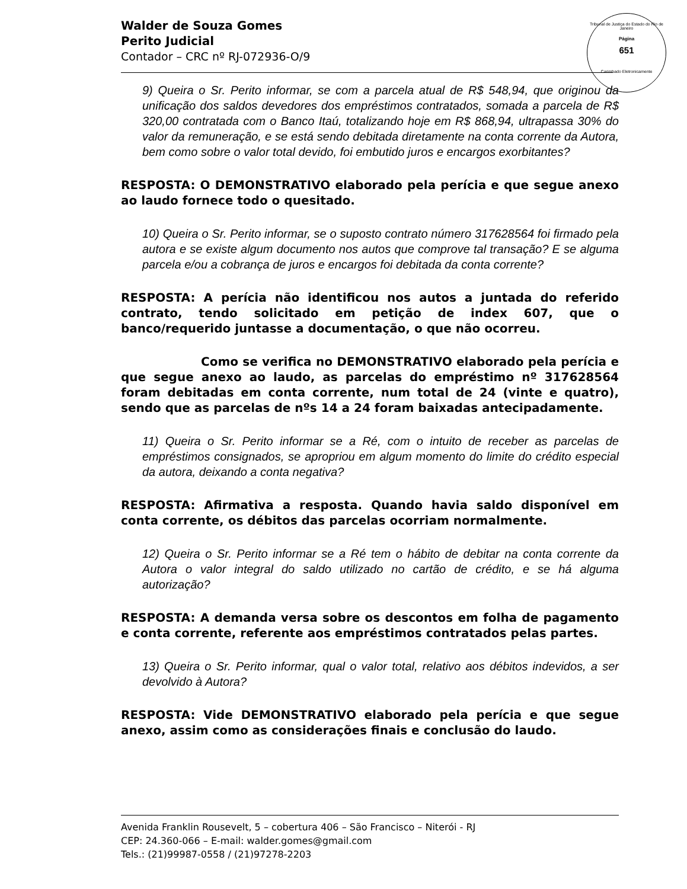Tribunal de Justiça do Estado do Rio de Janeiro
Página
651
Carimbado Eletronicamente
Walder de Souza Gomes
Perito Judicial
Contador – CRC nº RJ-072936-O/9
9) Queira o Sr. Perito informar, se com a parcela atual de R$ 548,94, que originou da unificação dos saldos devedores dos empréstimos contratados, somada a parcela de R$ 320,00 contratada com o Banco Itaú, totalizando hoje em R$ 868,94, ultrapassa 30% do valor da remuneração, e se está sendo debitada diretamente na conta corrente da Autora, bem como sobre o valor total devido, foi embutido juros e encargos exorbitantes?
RESPOSTA: O DEMONSTRATIVO elaborado pela perícia e que segue anexo ao laudo fornece todo o quesitado.
10) Queira o Sr. Perito informar, se o suposto contrato número 317628564 foi firmado pela autora e se existe algum documento nos autos que comprove tal transação? E se alguma parcela e/ou a cobrança de juros e encargos foi debitada da conta corrente?
RESPOSTA: A perícia não identificou nos autos a juntada do referido contrato, tendo solicitado em petição de index 607, que o banco/requerido juntasse a documentação, o que não ocorreu.
Como se verifica no DEMONSTRATIVO elaborado pela perícia e que segue anexo ao laudo, as parcelas do empréstimo nº 317628564 foram debitadas em conta corrente, num total de 24 (vinte e quatro), sendo que as parcelas de nºs 14 a 24 foram baixadas antecipadamente.
11) Queira o Sr. Perito informar se a Ré, com o intuito de receber as parcelas de empréstimos consignados, se apropriou em algum momento do limite do crédito especial da autora, deixando a conta negativa?
RESPOSTA: Afirmativa a resposta. Quando havia saldo disponível em conta corrente, os débitos das parcelas ocorriam normalmente.
12) Queira o Sr. Perito informar se a Ré tem o hábito de debitar na conta corrente da Autora o valor integral do saldo utilizado no cartão de crédito, e se há alguma autorização?
RESPOSTA: A demanda versa sobre os descontos em folha de pagamento e conta corrente, referente aos empréstimos contratados pelas partes.
13) Queira o Sr. Perito informar, qual o valor total, relativo aos débitos indevidos, a ser devolvido à Autora?
RESPOSTA: Vide DEMONSTRATIVO elaborado pela perícia e que segue anexo, assim como as considerações finais e conclusão do laudo.
Avenida Franklin Rousevelt, 5 – cobertura 406 – São Francisco – Niterói - RJ
CEP: 24.360-066 – E-mail: walder.gomes@gmail.com
Tels.: (21)99987-0558 / (21)97278-2203